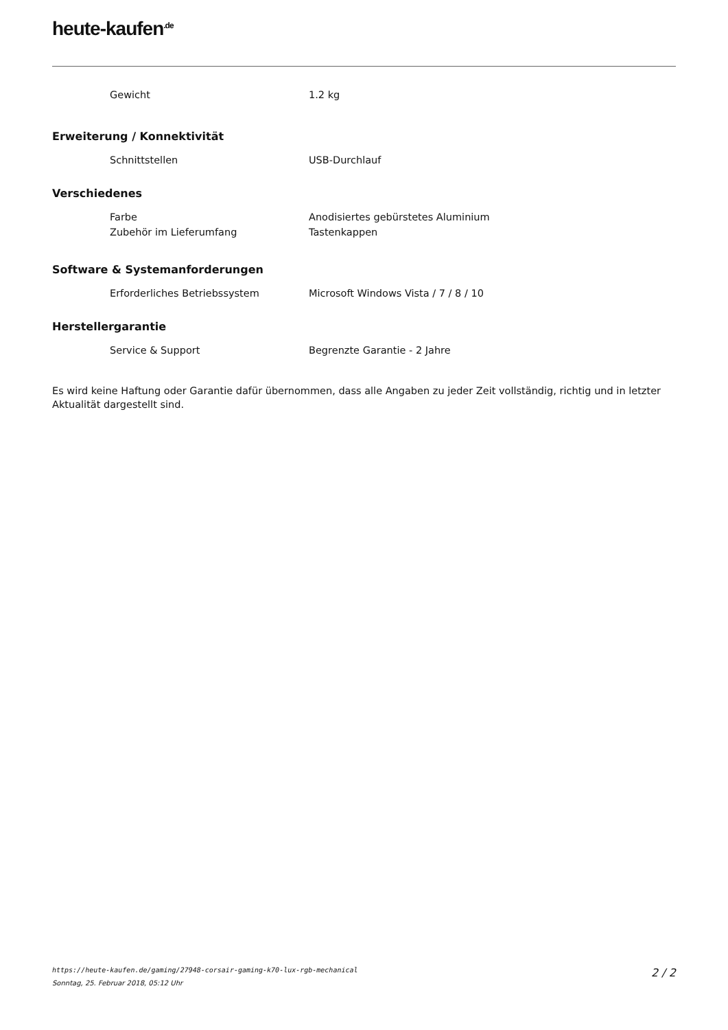heute-kaufen<sup>.de</sup>
| Gewicht | 1.2 kg |
Erweiterung / Konnektivität
| Schnittstellen | USB-Durchlauf |
Verschiedenes
| Farbe | Anodisiertes gebürstetes Aluminium |
| Zubehör im Lieferumfang | Tastenkappen |
Software & Systemanforderungen
| Erforderliches Betriebssystem | Microsoft Windows Vista / 7 / 8 / 10 |
Herstellergarantie
| Service & Support | Begrenzte Garantie - 2 Jahre |
Es wird keine Haftung oder Garantie dafür übernommen, dass alle Angaben zu jeder Zeit vollständig, richtig und in letzter Aktualität dargestellt sind.
https://heute-kaufen.de/gaming/27948-corsair-gaming-k70-lux-rgb-mechanical
Sonntag, 25. Februar 2018, 05:12 Uhr
2 / 2